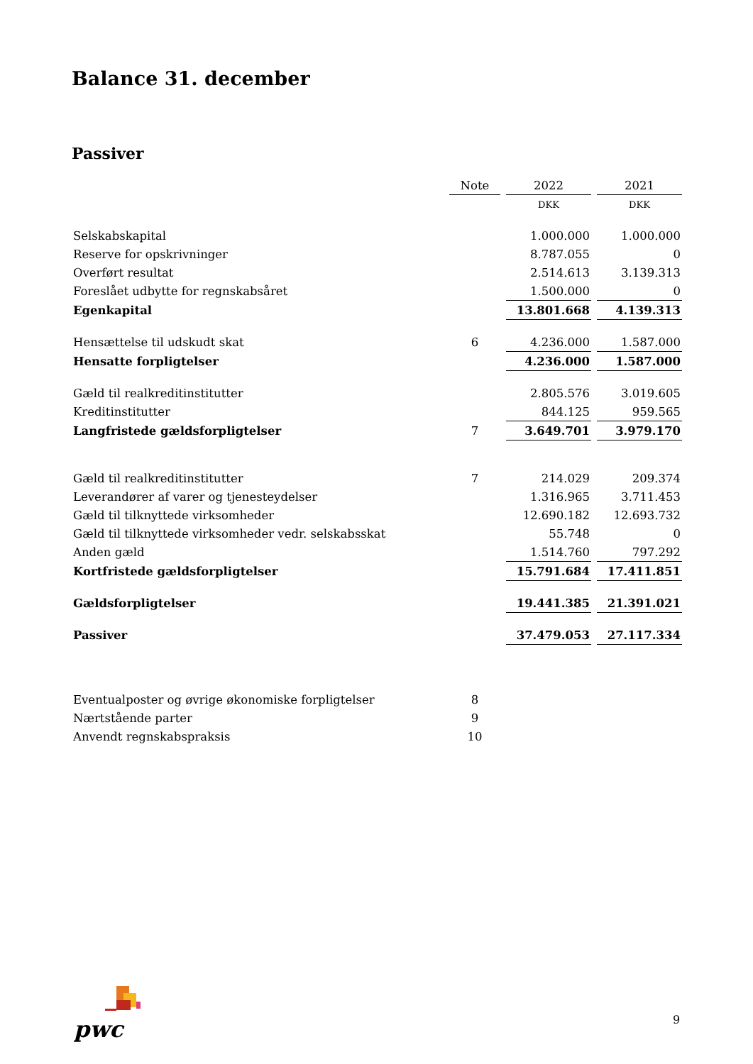Balance 31. december
Passiver
| | Note | 2022 | 2021 |
| | | DKK | DKK |
| Selskabskapital | | 1.000.000 | 1.000.000 |
| Reserve for opskrivninger | | 8.787.055 | 0 |
| Overført resultat | | 2.514.613 | 3.139.313 |
| Foreslået udbytte for regnskabsåret | | 1.500.000 | 0 |
| Egenkapital | | 13.801.668 | 4.139.313 |
| Hensættelse til udskudt skat | 6 | 4.236.000 | 1.587.000 |
| Hensatte forpligtelser | | 4.236.000 | 1.587.000 |
| Gæld til realkreditinstitutter | | 2.805.576 | 3.019.605 |
| Kreditinstitutter | | 844.125 | 959.565 |
| Langfristede gældsforpligtelser | 7 | 3.649.701 | 3.979.170 |
| Gæld til realkreditinstitutter | 7 | 214.029 | 209.374 |
| Leverandører af varer og tjenesteydelser | | 1.316.965 | 3.711.453 |
| Gæld til tilknyttede virksomheder | | 12.690.182 | 12.693.732 |
| Gæld til tilknyttede virksomheder vedr. selskabsskat | | 55.748 | 0 |
| Anden gæld | | 1.514.760 | 797.292 |
| Kortfristede gældsforpligtelser | | 15.791.684 | 17.411.851 |
| Gældsforpligtelser | | 19.441.385 | 21.391.021 |
| Passiver | | 37.479.053 | 27.117.334 |
| Eventualposter og øvrige økonomiske forpligtelser | 8 | | |
| Nærtstående parter | 9 | | |
| Anvendt regnskabspraksis | 10 | | |
pwc
9